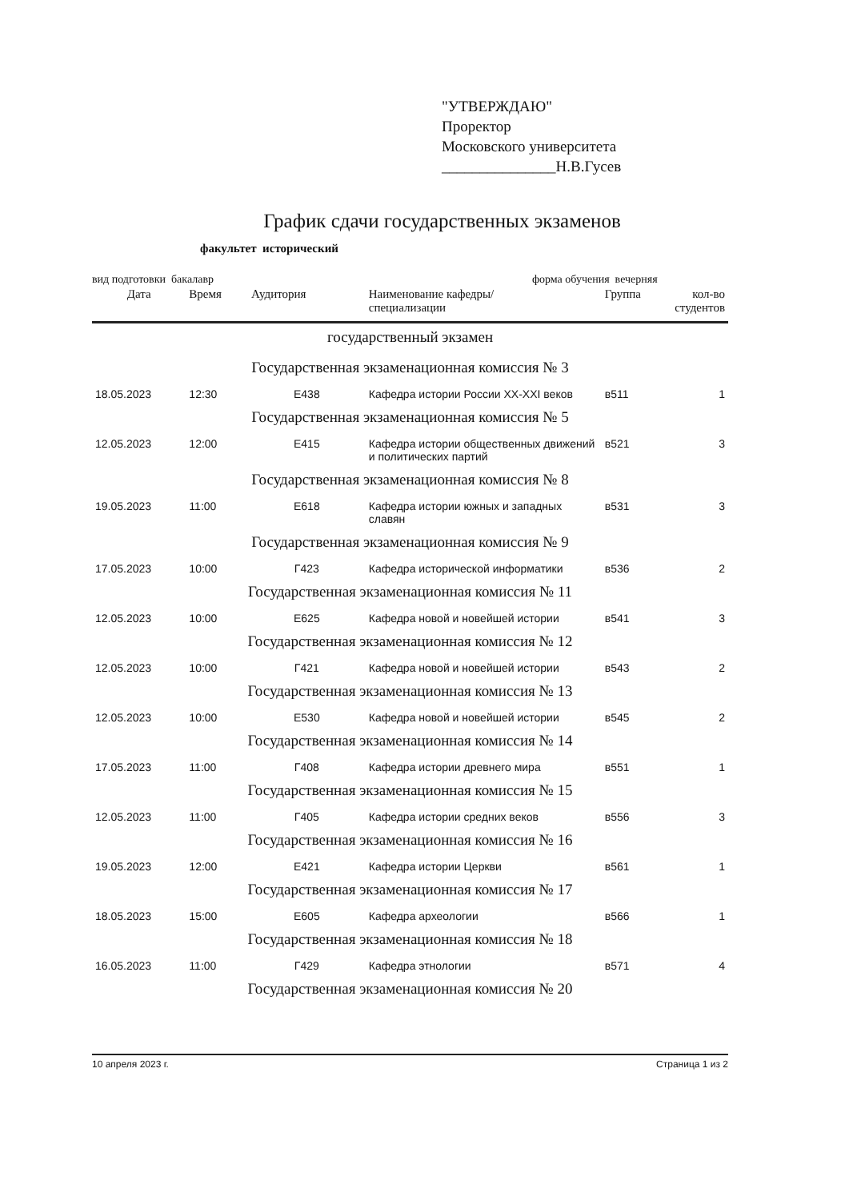"УТВЕРЖДАЮ"
Проректор
Московского университета
_______________Н.В.Гусев
График сдачи государственных экзаменов
факультет исторический
вид подготовки бакалавр форма обучения вечерняя
| Дата | Время | Аудитория | Наименование кафедры/ специализации | Группа | кол-во студентов |
| --- | --- | --- | --- | --- | --- |
| государственный экзамен | | | | | |
| Государственная экзаменационная комиссия № 3 | | | | | |
| 18.05.2023 | 12:30 | Е438 | Кафедра истории России XX-XXI веков | в511 | 1 |
| Государственная экзаменационная комиссия № 5 | | | | | |
| 12.05.2023 | 12:00 | Е415 | Кафедра истории общественных движений и политических партий | в521 | 3 |
| Государственная экзаменационная комиссия № 8 | | | | | |
| 19.05.2023 | 11:00 | Е618 | Кафедра истории южных и западных славян | в531 | 3 |
| Государственная экзаменационная комиссия № 9 | | | | | |
| 17.05.2023 | 10:00 | Г423 | Кафедра исторической информатики | в536 | 2 |
| Государственная экзаменационная комиссия № 11 | | | | | |
| 12.05.2023 | 10:00 | Е625 | Кафедра новой и новейшей истории | в541 | 3 |
| Государственная экзаменационная комиссия № 12 | | | | | |
| 12.05.2023 | 10:00 | Г421 | Кафедра новой и новейшей истории | в543 | 2 |
| Государственная экзаменационная комиссия № 13 | | | | | |
| 12.05.2023 | 10:00 | Е530 | Кафедра новой и новейшей истории | в545 | 2 |
| Государственная экзаменационная комиссия № 14 | | | | | |
| 17.05.2023 | 11:00 | Г408 | Кафедра истории древнего мира | в551 | 1 |
| Государственная экзаменационная комиссия № 15 | | | | | |
| 12.05.2023 | 11:00 | Г405 | Кафедра истории средних веков | в556 | 3 |
| Государственная экзаменационная комиссия № 16 | | | | | |
| 19.05.2023 | 12:00 | Е421 | Кафедра истории Церкви | в561 | 1 |
| Государственная экзаменационная комиссия № 17 | | | | | |
| 18.05.2023 | 15:00 | Е605 | Кафедра археологии | в566 | 1 |
| Государственная экзаменационная комиссия № 18 | | | | | |
| 16.05.2023 | 11:00 | Г429 | Кафедра этнологии | в571 | 4 |
| Государственная экзаменационная комиссия № 20 | | | | | |
10 апреля 2023 г. Страница 1 из 2